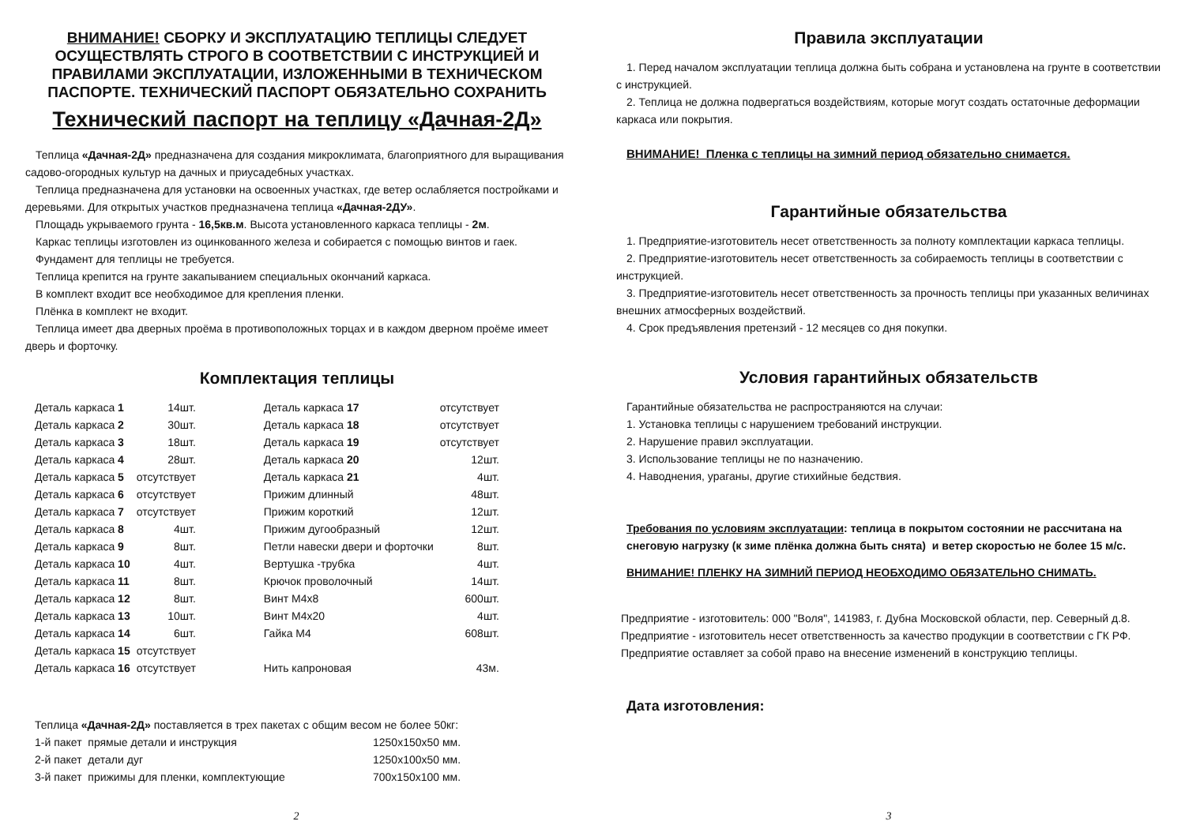ВНИМАНИЕ! СБОРКУ И ЭКСПЛУАТАЦИЮ ТЕПЛИЦЫ СЛЕДУЕТ ОСУЩЕСТВЛЯТЬ СТРОГО В СООТВЕТСТВИИ С ИНСТРУКЦИЕЙ И ПРАВИЛАМИ ЭКСПЛУАТАЦИИ, ИЗЛОЖЕННЫМИ В ТЕХНИЧЕСКОМ ПАСПОРТЕ. ТЕХНИЧЕСКИЙ ПАСПОРТ ОБЯЗАТЕЛЬНО СОХРАНИТЬ
Технический паспорт на теплицу «Дачная-2Д»
Теплица «Дачная-2Д» предназначена для создания микроклимата, благоприятного для выращивания садово-огородных культур на дачных и приусадебных участках.
Теплица предназначена для установки на освоенных участках, где ветер ослабляется постройками и деревьями. Для открытых участков предназначена теплица «Дачная-2ДУ».
Площадь укрываемого грунта - 16,5кв.м. Высота установленного каркаса теплицы - 2м.
Каркас теплицы изготовлен из оцинкованного железа и собирается с помощью винтов и гаек.
Фундамент для теплицы не требуется.
Теплица крепится на грунте закапыванием специальных окончаний каркаса.
В комплект входит все необходимое для крепления пленки.
Плёнка в комплект не входит.
Теплица имеет два дверных проёма в противоположных торцах и в каждом дверном проёме имеет дверь и форточку.
Комплектация теплицы
| Деталь каркаса 1 | 14шт. | | Деталь каркаса 17 | отсутствует |
| Деталь каркаса 2 | 30шт. | | Деталь каркаса 18 | отсутствует |
| Деталь каркаса 3 | 18шт. | | Деталь каркаса 19 | отсутствует |
| Деталь каркаса 4 | 28шт. | | Деталь каркаса 20 | 12шт. |
| Деталь каркаса 5 | отсутствует | | Деталь каркаса 21 | 4шт. |
| Деталь каркаса 6 | отсутствует | | Прижим длинный | 48шт. |
| Деталь каркаса 7 | отсутствует | | Прижим короткий | 12шт. |
| Деталь каркаса 8 | 4шт. | | Прижим дугообразный | 12шт. |
| Деталь каркаса 9 | 8шт. | | Петли навески двери и форточки | 8шт. |
| Деталь каркаса 10 | 4шт. | | Вертушка -трубка | 4шт. |
| Деталь каркаса 11 | 8шт. | | Крючок проволочный | 14шт. |
| Деталь каркаса 12 | 8шт. | | Винт М4х8 | 600шт. |
| Деталь каркаса 13 | 10шт. | | Винт М4х20 | 4шт. |
| Деталь каркаса 14 | 6шт. | | Гайка М4 | 608шт. |
| Деталь каркаса 15 | отсутствует | | | |
| Деталь каркаса 16 | отсутствует | | Нить капроновая | 43м. |
| Теплица «Дачная-2Д» поставляется в трех пакетах с общим весом не более 50кг: | |
| 1-й пакет прямые детали и инструкция | 1250х150х50 мм. |
| 2-й пакет детали дуг | 1250х100х50 мм. |
| 3-й пакет прижимы для пленки, комплектующие | 700х150х100 мм. |
2
Правила эксплуатации
1. Перед началом эксплуатации теплица должна быть собрана и установлена на грунте в соответствии с инструкцией.
2. Теплица не должна подвергаться воздействиям, которые могут создать остаточные деформации каркаса или покрытия.
ВНИМАНИЕ! Пленка с теплицы на зимний период обязательно снимается.
Гарантийные обязательства
1. Предприятие-изготовитель несет ответственность за полноту комплектации каркаса теплицы.
2. Предприятие-изготовитель несет ответственность за собираемость теплицы в соответствии с инструкцией.
3. Предприятие-изготовитель несет ответственность за прочность теплицы при указанных величинах внешних атмосферных воздействий.
4. Срок предъявления претензий - 12 месяцев со дня покупки.
Условия гарантийных обязательств
Гарантийные обязательства не распространяются на случаи:
1. Установка теплицы с нарушением требований инструкции.
2. Нарушение правил эксплуатации.
3. Использование теплицы не по назначению.
4. Наводнения, ураганы, другие стихийные бедствия.
Требования по условиям эксплуатации: теплица в покрытом состоянии не рассчитана на снеговую нагрузку (к зиме плёнка должна быть снята) и ветер скоростью не более 15 м/с.
ВНИМАНИЕ! ПЛЕНКУ НА ЗИМНИЙ ПЕРИОД НЕОБХОДИМО ОБЯЗАТЕЛЬНО СНИМАТЬ.
Предприятие - изготовитель: 000 "Воля", 141983, г. Дубна Московской области, пер. Северный д.8.
Предприятие - изготовитель несет ответственность за качество продукции в соответствии с ГК РФ.
Предприятие оставляет за собой право на внесение изменений в конструкцию теплицы.
Дата изготовления:
3